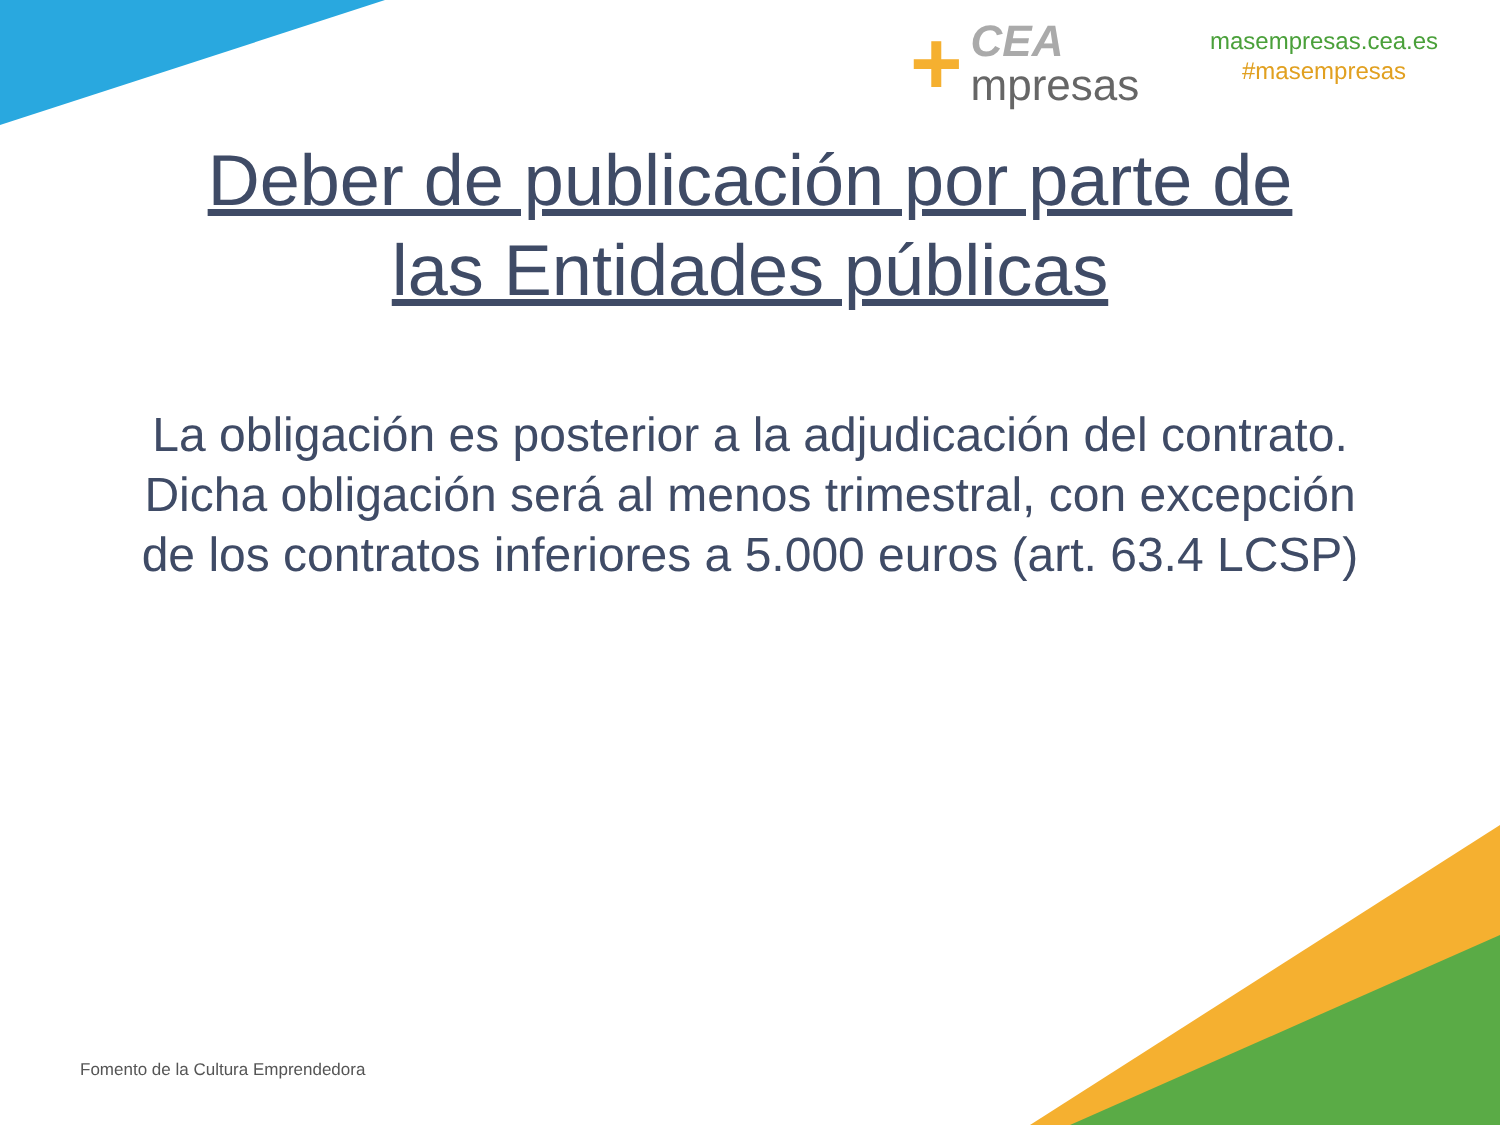+
CEA
mpresas
masempresas.cea.es
#masempresas
Deber de publicación por parte de
las Entidades públicas
La obligación es posterior a la adjudicación del contrato.
Dicha obligación será al menos trimestral, con excepción de los contratos inferiores a 5.000 euros (art. 63.4 LCSP)
Fomento de la Cultura Emprendedora